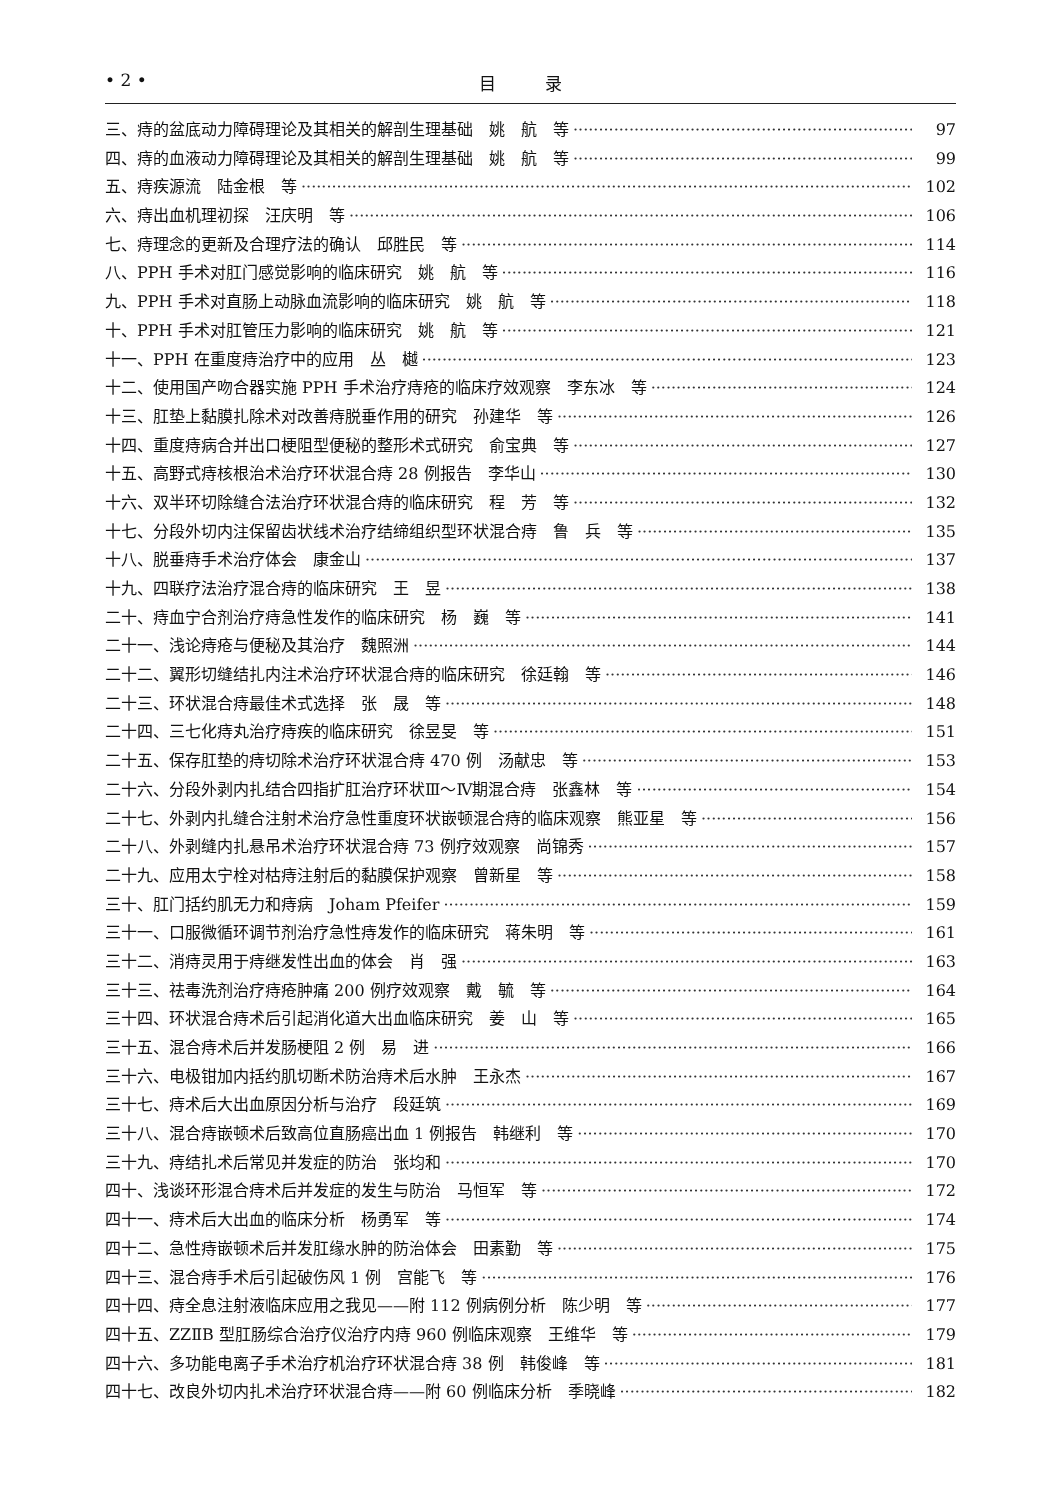• 2 • 目 录
三、痔的盆底动力障碍理论及其相关的解剖生理基础　姚　航　等 97
四、痔的血液动力障碍理论及其相关的解剖生理基础　姚　航　等 99
五、痔疾源流　陆金根　等 102
六、痔出血机理初探　汪庆明　等 106
七、痔理念的更新及合理疗法的确认　邱胜民　等 114
八、PPH 手术对肛门感觉影响的临床研究　姚　航　等 116
九、PPH 手术对直肠上动脉血流影响的临床研究　姚　航　等 118
十、PPH 手术对肛管压力影响的临床研究　姚　航　等 121
十一、PPH 在重度痔治疗中的应用　丛　樾 123
十二、使用国产吻合器实施 PPH 手术治疗痔疮的临床疗效观察　李东冰　等 124
十三、肛垫上黏膜扎除术对改善痔脱垂作用的研究　孙建华　等 126
十四、重度痔病合并出口梗阻型便秘的整形术式研究　俞宝典　等 127
十五、高野式痔核根治术治疗环状混合痔 28 例报告　李华山 130
十六、双半环切除缝合法治疗环状混合痔的临床研究　程　芳　等 132
十七、分段外切内注保留齿状线术治疗结缔组织型环状混合痔　鲁　兵　等 135
十八、脱垂痔手术治疗体会　康金山 137
十九、四联疗法治疗混合痔的临床研究　王　昱 138
二十、痔血宁合剂治疗痔急性发作的临床研究　杨　巍　等 141
二十一、浅论痔疮与便秘及其治疗　魏照洲 144
二十二、翼形切缝结扎内注术治疗环状混合痔的临床研究　徐廷翰　等 146
二十三、环状混合痔最佳术式选择　张　晟　等 148
二十四、三七化痔丸治疗痔疾的临床研究　徐昱旻　等 151
二十五、保存肛垫的痔切除术治疗环状混合痔 470 例　汤献忠　等 153
二十六、分段外剥内扎结合四指扩肛治疗环状Ⅲ～Ⅳ期混合痔　张鑫林　等 154
二十七、外剥内扎缝合注射术治疗急性重度环状嵌顿混合痔的临床观察　熊亚星　等 156
二十八、外剥缝内扎悬吊术治疗环状混合痔 73 例疗效观察　尚锦秀 157
二十九、应用太宁栓对枯痔注射后的黏膜保护观察　曾新星　等 158
三十、肛门括约肌无力和痔病　Joham Pfeifer 159
三十一、口服微循环调节剂治疗急性痔发作的临床研究　蒋朱明　等 161
三十二、消痔灵用于痔继发性出血的体会　肖　强 163
三十三、祛毒洗剂治疗痔疮肿痛 200 例疗效观察　戴　毓　等 164
三十四、环状混合痔术后引起消化道大出血临床研究　姜　山　等 165
三十五、混合痔术后并发肠梗阻 2 例　易　进 166
三十六、电极钳加内括约肌切断术防治痔术后水肿　王永杰 167
三十七、痔术后大出血原因分析与治疗　段廷筑 169
三十八、混合痔嵌顿术后致高位直肠癌出血 1 例报告　韩继利　等 170
三十九、痔结扎术后常见并发症的防治　张均和 170
四十、浅谈环形混合痔术后并发症的发生与防治　马恒军　等 172
四十一、痔术后大出血的临床分析　杨勇军　等 174
四十二、急性痔嵌顿术后并发肛缘水肿的防治体会　田素勤　等 175
四十三、混合痔手术后引起破伤风 1 例　宫能飞　等 176
四十四、痔全息注射液临床应用之我见——附 112 例病例分析　陈少明　等 177
四十五、ZZⅡB 型肛肠综合治疗仪治疗内痔 960 例临床观察　王维华　等 179
四十六、多功能电离子手术治疗机治疗环状混合痔 38 例　韩俊峰　等 181
四十七、改良外切内扎术治疗环状混合痔——附 60 例临床分析　季晓峰 182